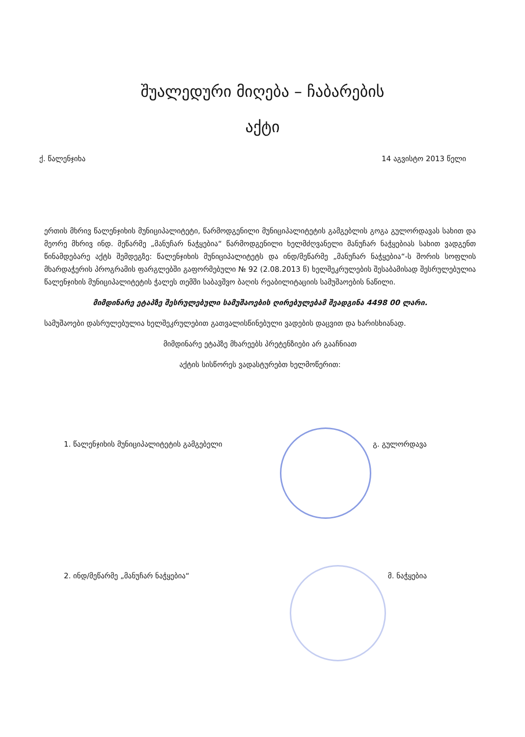შუალედური მიღება – ჩაბარების
აქტი
ქ. წალენჯიხა 14 აგვისტო 2013 წელი
ერთის მხრივ წალენჯიხის მუნიციპალიტეტი, წარმოდგენილი მუნიციპალიტეტის გამგებლის გოგა გულორდავას სახით და მეორე მხრივ ინდ. მეწარმე „მანუჩარ ნაჭყებია“ წარმოდგენილი ხელმძღვანელი მანუჩარ ნაჭყებიას სახით ვადგენთ წინამდებარე აქტს შემდეგზე: წალენჯიხის მუნიციპალიტეტს და ინდ/მეწარმე „მანუჩარ ნაჭყებია“-ს შორის სოფლის მხარდაჭერის პროგრამის ფარგლებში გაფორმებული № 92 (2.08.2013 წ) ხელშეკრულების შესაბამისად შესრულებულია წალენჯიხის მუნიციპალიტეტის ჭალეს თემში საბავშვო ბაღის რეაბილიტაციის სამუშაოების ნაწილი.
მიმდინარე ეტაპზე შესრულებული სამუშაოების ღირებულებამ შეადგინა 4498 00 ლარი.
სამუშაოები დასრულებულია ხელშეკრულებით გათვალისწინებული ვადების დაცვით და ხარისხიანად.
მიმდინარე ეტაპზე მხარეებს პრეტენზიები არ გააჩნიათ
აქტის სისწორეს ვადასტურებთ ხელმოწერით:
1. წალენჯიხის მუნიციპალიტეტის გამგებელი გ. გულორდავა
2. ინდ/მეწარმე „მანუჩარ ნაჭყებია“მ. ნაჭყებია